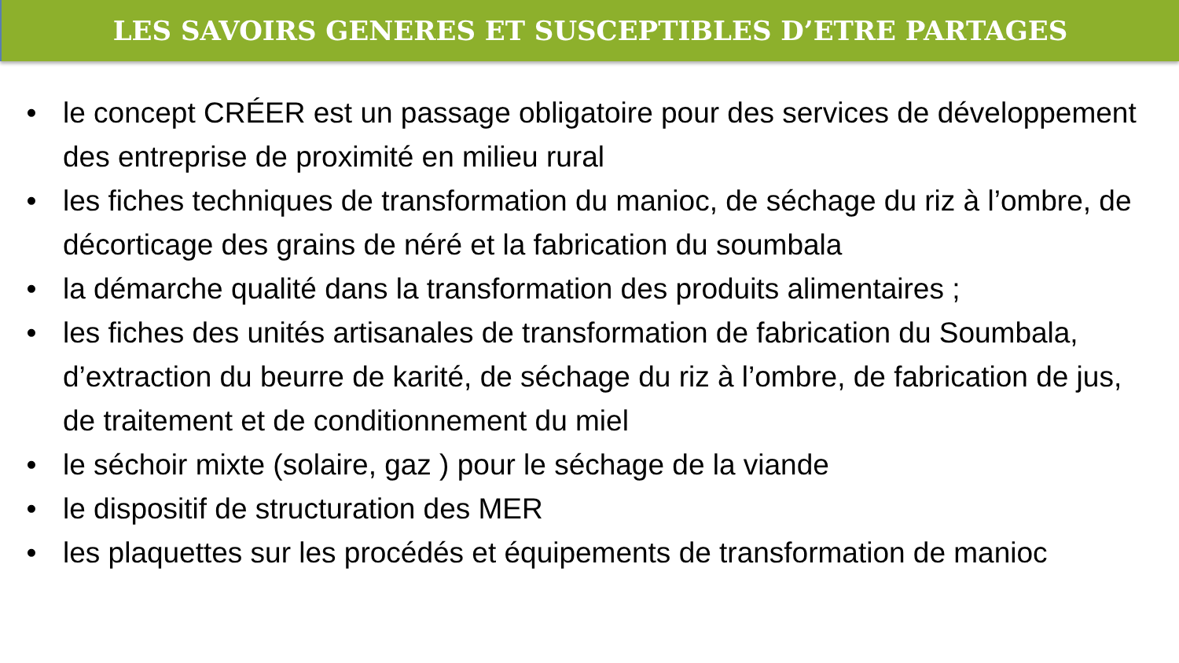LES SAVOIRS GENERES ET SUSCEPTIBLES D’ETRE PARTAGES
• le concept CRÉER est un passage obligatoire pour des services de développement des entreprise de proximité en milieu rural
• les fiches techniques de transformation du manioc, de séchage du riz à l’ombre, de décorticage des grains de néré et la fabrication du soumbala
• la démarche qualité dans la transformation des produits alimentaires ;
• les fiches des unités artisanales de transformation de fabrication du Soumbala, d’extraction du beurre de karité, de séchage du riz à l’ombre, de fabrication de jus, de traitement et de conditionnement du miel
• le séchoir mixte (solaire, gaz ) pour le séchage de la viande
• le dispositif de structuration des MER
• les plaquettes sur les procédés et équipements de transformation de manioc